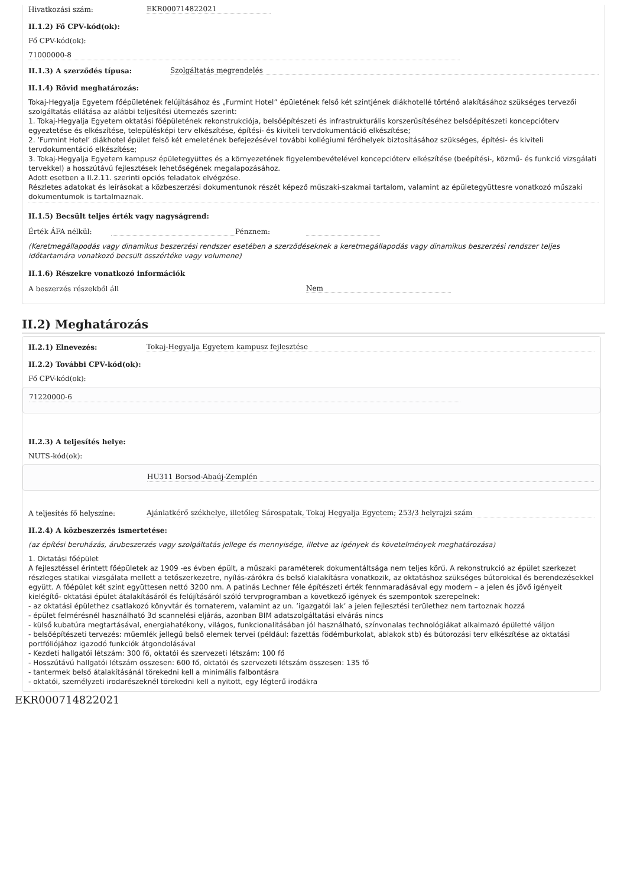Hivatkozási szám: EKR000714822021
II.1.2) Fő CPV-kód(ok):
Fő CPV-kód(ok):
71000000-8
II.1.3) A szerződés típusa: Szolgáltatás megrendelés
II.1.4) Rövid meghatározás:
Tokaj-Hegyalja Egyetem főépületének felújításához és „Furmint Hotel” épületének felső két szintjének diákhotellé történő alakításához szükséges tervezői szolgáltatás ellátása az alábbi teljesítési ütemezés szerint:
1. Tokaj-Hegyalja Egyetem oktatási főépületének rekonstrukciója, belsőépítészeti és infrastrukturális korszerűsítéséhez belsőépítészeti koncepcióterv egyeztetése és elkészítése, településképi terv elkészítése, építési- és kiviteli tervdokumentáció elkészítése;
2. ’Furmint Hotel’ diákhotel épület felső két emeletének befejezésével további kollégiumi férőhelyek biztosításához szükséges, építési- és kiviteli tervdokumentáció elkészítése;
3. Tokaj-Hegyalja Egyetem kampusz épületegyüttes és a környezetének figyelembevételével koncepcióterv elkészítése (beépítési-, közmű- és funkció vizsgálati tervekkel) a hosszútávú fejlesztések lehetőségének megalapozásához.
Adott esetben a II.2.11. szerinti opciós feladatok elvégzése.
Részletes adatokat és leírásokat a közbeszerzési dokumentunok részét képező műszaki-szakmai tartalom, valamint az épületegyüttesre vonatkozó műszaki dokumentumok is tartalmaznak.
II.1.5) Becsült teljes érték vagy nagyságrend:
Érték ÁFA nélkül: Pénznem:
(Keretmegállapodás vagy dinamikus beszerzési rendszer esetében a szerződéseknek a keretmegállapodás vagy dinamikus beszerzési rendszer teljes időtartamára vonatkozó becsült összértéke vagy volumene)
II.1.6) Részekre vonatkozó információk
A beszerzés részekből áll Nem
II.2) Meghatározás
II.2.1) Elnevezés: Tokaj-Hegyalja Egyetem kampusz fejlesztése
II.2.2) További CPV-kód(ok):
Fő CPV-kód(ok):
71220000-6
II.2.3) A teljesítés helye:
NUTS-kód(ok):
HU311 Borsod-Abaúj-Zemplén
A teljesítés fő helyszíne: Ajánlatkérő székhelye, illetőleg Sárospatak, Tokaj Hegyalja Egyetem; 253/3 helyrajzi szám
II.2.4) A közbeszerzés ismertetése:
(az építési beruházás, árubeszerzés vagy szolgáltatás jellege és mennyisége, illetve az igények és követelmények meghatározása)
1. Oktatási főépület
A fejlesztéssel érintett főépületek az 1909 -es évben épült, a műszaki paraméterek dokumentáltsága nem teljes körű. A rekonstrukció az épület szerkezet részleges statikai vizsgálata mellett a tetőszerkezetre, nyílás-zárókra és belső kialakításra vonatkozik, az oktatáshoz szükséges bútorokkal és berendezésekkel együtt. A főépület két szint együttesen nettó 3200 nm. A patinás Lechner féle építészeti érték fennmaradásával egy modern – a jelen és jövő igényeit kielégítő- oktatási épület átalakításáról és felújításáról szóló tervprogramban a következő igények és szempontok szerepelnek:
- az oktatási épülethez csatlakozó könyvtár és tornaterem, valamint az un. ’igazgatói lak’ a jelen fejlesztési területhez nem tartoznak hozzá
- épület felmérésnél használható 3d scannelési eljárás, azonban BIM adatszolgáltatási elvárás nincs
- külső kubatúra megtartásával, energiahatékony, világos, funkcionalitásában jól használható, színvonalas technológiákat alkalmazó épületté váljon
- belsőépítészeti tervezés: műemlék jellegű belső elemek tervei (például: fazettás födémburkolat, ablakok stb) és bútorozási terv elkészítése az oktatási portfóliójához igazodó funkciók átgondolásával
- Kezdeti hallgatói létszám: 300 fő, oktatói és szervezeti létszám: 100 fő
- Hosszútávú hallgatói létszám összesen: 600 fő, oktatói és szervezeti létszám összesen: 135 fő
- tantermek belső átalakításánál törekedni kell a minimális falbontásra
- oktatói, személyzeti irodarészeknél törekedni kell a nyitott, egy légterű irodákra
EKR000714822021